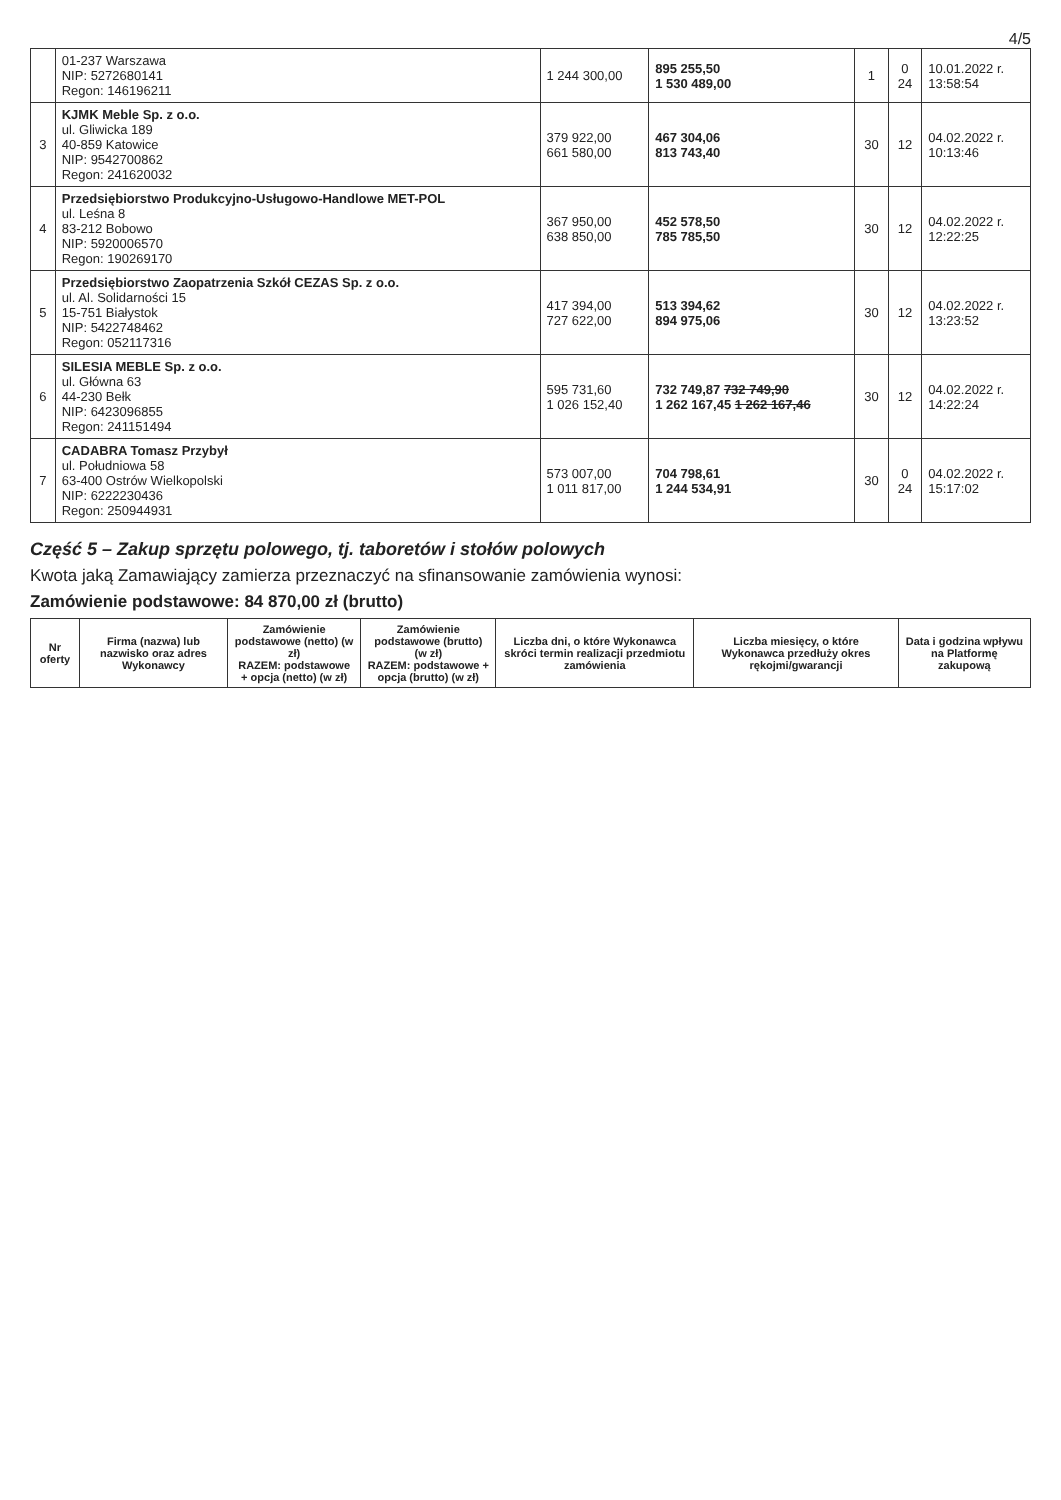4/5
| | 01-237 Warszawa NIP: 5272680141 Regon: 146196211 | 1 244 300,00 | 895 255,50 1 530 489,00 | 1 | 0 24 | 10.01.2022 r. 13:58:54 |
| 3 | KJMK Meble Sp. z o.o. ul. Gliwicka 189 40-859 Katowice NIP: 9542700862 Regon: 241620032 | 379 922,00 661 580,00 | 467 304,06 813 743,40 | 30 | 12 | 04.02.2022 r. 10:13:46 |
| 4 | Przedsiębiorstwo Produkcyjno-Usługowo-Handlowe MET-POL ul. Leśna 8 83-212 Bobowo NIP: 5920006570 Regon: 190269170 | 367 950,00 638 850,00 | 452 578,50 785 785,50 | 30 | 12 | 04.02.2022 r. 12:22:25 |
| 5 | Przedsiębiorstwo Zaopatrzenia Szkół CEZAS Sp. z o.o. ul. Al. Solidarności 15 15-751 Białystok NIP: 5422748462 Regon: 052117316 | 417 394,00 727 622,00 | 513 394,62 894 975,06 | 30 | 12 | 04.02.2022 r. 13:23:52 |
| 6 | SILESIA MEBLE Sp. z o.o. ul. Główna 63 44-230 Bełk NIP: 6423096855 Regon: 241151494 | 595 731,60 1 026 152,40 | 732 749,87 732 749,90 1 262 167,45 1 262 167,46 | 30 | 12 | 04.02.2022 r. 14:22:24 |
| 7 | CADABRA Tomasz Przybył ul. Południowa 58 63-400 Ostrów Wielkopolski NIP: 6222230436 Regon: 250944931 | 573 007,00 1 011 817,00 | 704 798,61 1 244 534,91 | 30 | 0 24 | 04.02.2022 r. 15:17:02 |
Część 5 – Zakup sprzętu polowego, tj. taboretów i stołów polowych
Kwota jaką Zamawiający zamierza przeznaczyć na sfinansowanie zamówienia wynosi:
Zamówienie podstawowe: 84 870,00 zł (brutto)
| Nr oferty | Firma (nazwa) lub nazwisko oraz adres Wykonawcy | Zamówienie podstawowe (netto) (w zł) RAZEM: podstawowe + opcja (netto) (w zł) | Zamówienie podstawowe (brutto) (w zł) RAZEM: podstawowe + opcja (brutto) (w zł) | Liczba dni, o które Wykonawca skróci termin realizacji przedmiotu zamówienia | Liczba miesięcy, o które Wykonawca przedłuży okres rękojmi/gwarancji | Data i godzina wpływu na Platformę zakupową |
| --- | --- | --- | --- | --- | --- | --- |